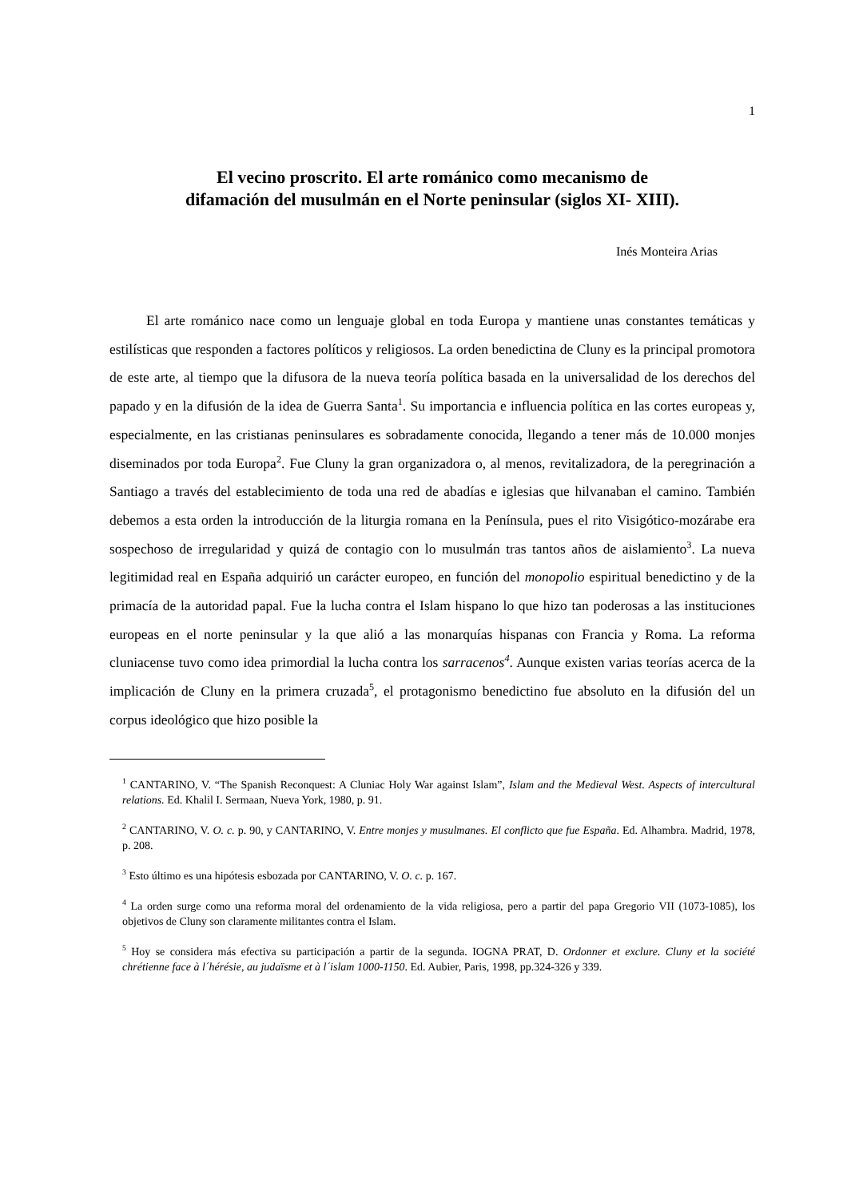1
El vecino proscrito. El arte románico como mecanismo de
difamación del musulmán en el Norte peninsular (siglos XI- XIII).
Inés Monteira Arias
El arte románico nace como un lenguaje global en toda Europa y mantiene unas constantes temáticas y estilísticas que responden a factores políticos y religiosos. La orden benedictina de Cluny es la principal promotora de este arte, al tiempo que la difusora de la nueva teoría política basada en la universalidad de los derechos del papado y en la difusión de la idea de Guerra Santa<sup>1</sup>. Su importancia e influencia política en las cortes europeas y, especialmente, en las cristianas peninsulares es sobradamente conocida, llegando a tener más de 10.000 monjes diseminados por toda Europa<sup>2</sup>. Fue Cluny la gran organizadora o, al menos, revitalizadora, de la peregrinación a Santiago a través del establecimiento de toda una red de abadías e iglesias que hilvanaban el camino. También debemos a esta orden la introducción de la liturgia romana en la Península, pues el rito Visigótico-mozárabe era sospechoso de irregularidad y quizá de contagio con lo musulmán tras tantos años de aislamiento<sup>3</sup>. La nueva legitimidad real en España adquirió un carácter europeo, en función del monopolio espiritual benedictino y de la primacía de la autoridad papal. Fue la lucha contra el Islam hispano lo que hizo tan poderosas a las instituciones europeas en el norte peninsular y la que alió a las monarquías hispanas con Francia y Roma. La reforma cluniacense tuvo como idea primordial la lucha contra los sarracenos<sup>4</sup>. Aunque existen varias teorías acerca de la implicación de Cluny en la primera cruzada<sup>5</sup>, el protagonismo benedictino fue absoluto en la difusión del un corpus ideológico que hizo posible la
<sup>1</sup> CANTARINO, V. “The Spanish Reconquest: A Cluniac Holy War against Islam”, Islam and the Medieval West. Aspects of intercultural relations. Ed. Khalil I. Sermaan, Nueva York, 1980, p. 91.
<sup>2</sup> CANTARINO, V. O. c. p. 90, y CANTARINO, V. Entre monjes y musulmanes. El conflicto que fue España. Ed. Alhambra. Madrid, 1978, p. 208.
<sup>3</sup> Esto último es una hipótesis esbozada por CANTARINO, V. O. c. p. 167.
<sup>4</sup> La orden surge como una reforma moral del ordenamiento de la vida religiosa, pero a partir del papa Gregorio VII (1073-1085), los objetivos de Cluny son claramente militantes contra el Islam.
<sup>5</sup> Hoy se considera más efectiva su participación a partir de la segunda. IOGNA PRAT, D. Ordonner et exclure. Cluny et la société chrétienne face à l´hérésie, au judaïsme et à l´islam 1000-1150. Ed. Aubier, Paris, 1998, pp.324-326 y 339.